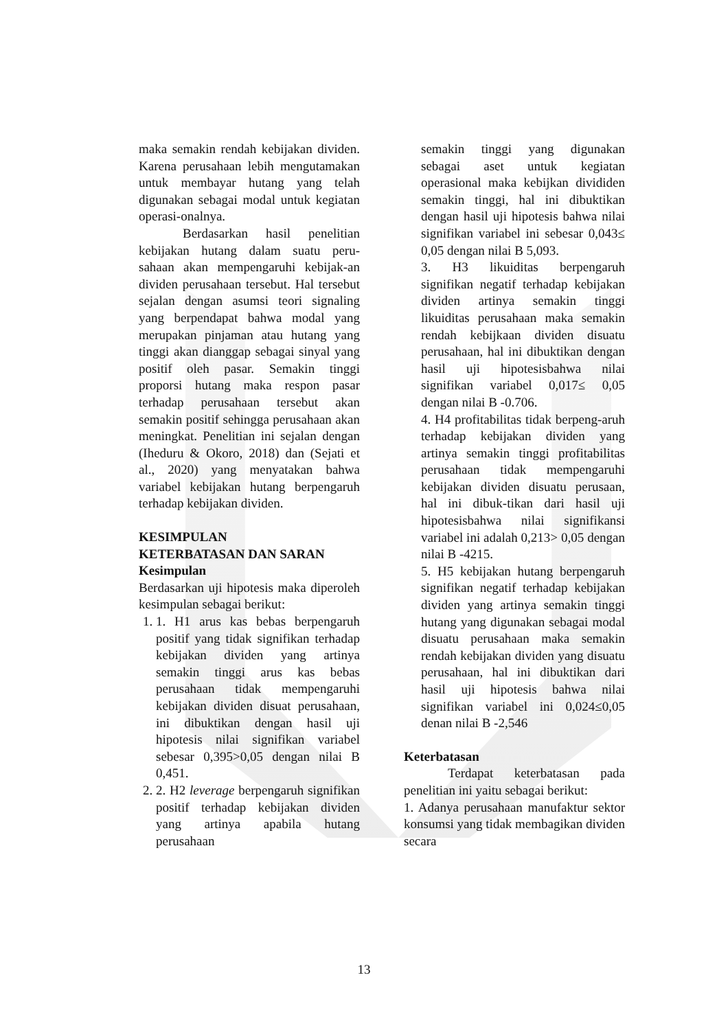maka semakin rendah kebijakan dividen. Karena perusahaan lebih mengutamakan untuk membayar hutang yang telah digunakan sebagai modal untuk kegiatan operasi-onalnya.
Berdasarkan hasil penelitian kebijakan hutang dalam suatu peru-sahaan akan mempengaruhi kebijak-an dividen perusahaan tersebut. Hal tersebut sejalan dengan asumsi teori signaling yang berpendapat bahwa modal yang merupakan pinjaman atau hutang yang tinggi akan dianggap sebagai sinyal yang positif oleh pasar. Semakin tinggi proporsi hutang maka respon pasar terhadap perusahaan tersebut akan semakin positif sehingga perusahaan akan meningkat. Penelitian ini sejalan dengan (Iheduru & Okoro, 2018) dan (Sejati et al., 2020) yang menyatakan bahwa variabel kebijakan hutang berpengaruh terhadap kebijakan dividen.
KESIMPULAN
KETERBATASAN DAN SARAN
Kesimpulan
Berdasarkan uji hipotesis maka diperoleh kesimpulan sebagai berikut:
1. 1. H1 arus kas bebas berpengaruh positif yang tidak signifikan terhadap kebijakan dividen yang artinya semakin tinggi arus kas bebas perusahaan tidak mempengaruhi kebijakan dividen disuat perusahaan, ini dibuktikan dengan hasil uji hipotesis nilai signifikan variabel sebesar 0,395>0,05 dengan nilai B 0,451.
2. 2. H2 leverage berpengaruh signifikan positif terhadap kebijakan dividen yang artinya apabila hutang perusahaan
semakin tinggi yang digunakan sebagai aset untuk kegiatan operasional maka kebijkan divididen semakin tinggi, hal ini dibuktikan dengan hasil uji hipotesis bahwa nilai signifikan variabel ini sebesar 0,043≤ 0,05 dengan nilai B 5,093.
3. H3 likuiditas berpengaruh signifikan negatif terhadap kebijakan dividen artinya semakin tinggi likuiditas perusahaan maka semakin rendah kebijkaan dividen disuatu perusahaan, hal ini dibuktikan dengan hasil uji hipotesisbahwa nilai signifikan variabel 0,017≤ 0,05 dengan nilai B -0.706.
4. H4 profitabilitas tidak berpeng-aruh terhadap kebijakan dividen yang artinya semakin tinggi profitabilitas perusahaan tidak mempengaruhi kebijakan dividen disuatu perusaan, hal ini dibuk-tikan dari hasil uji hipotesisbahwa nilai signifikansi variabel ini adalah 0,213> 0,05 dengan nilai B -4215.
5. H5 kebijakan hutang berpengaruh signifikan negatif terhadap kebijakan dividen yang artinya semakin tinggi hutang yang digunakan sebagai modal disuatu perusahaan maka semakin rendah kebijakan dividen yang disuatu perusahaan, hal ini dibuktikan dari hasil uji hipotesis bahwa nilai signifikan variabel ini 0,024≤0,05 denan nilai B -2,546
Keterbatasan
Terdapat keterbatasan pada penelitian ini yaitu sebagai berikut:
1. Adanya perusahaan manufaktur sektor konsumsi yang tidak membagikan dividen secara
13